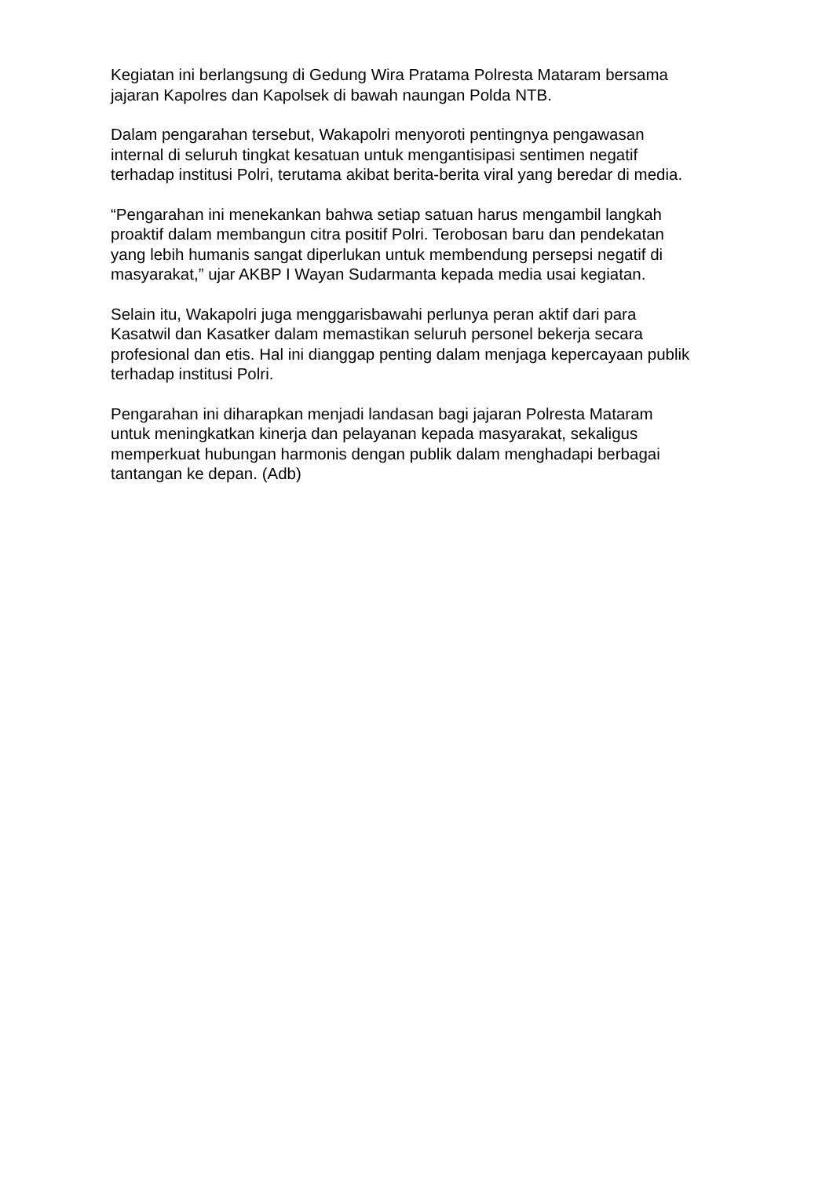Kegiatan ini berlangsung di Gedung Wira Pratama Polresta Mataram bersama
jajaran Kapolres dan Kapolsek di bawah naungan Polda NTB.
Dalam pengarahan tersebut, Wakapolri menyoroti pentingnya pengawasan
internal di seluruh tingkat kesatuan untuk mengantisipasi sentimen negatif
terhadap institusi Polri, terutama akibat berita-berita viral yang beredar di media.
“Pengarahan ini menekankan bahwa setiap satuan harus mengambil langkah
proaktif dalam membangun citra positif Polri. Terobosan baru dan pendekatan
yang lebih humanis sangat diperlukan untuk membendung persepsi negatif di
masyarakat,” ujar AKBP I Wayan Sudarmanta kepada media usai kegiatan.
Selain itu, Wakapolri juga menggarisbawahi perlunya peran aktif dari para
Kasatwil dan Kasatker dalam memastikan seluruh personel bekerja secara
profesional dan etis. Hal ini dianggap penting dalam menjaga kepercayaan publik
terhadap institusi Polri.
Pengarahan ini diharapkan menjadi landasan bagi jajaran Polresta Mataram
untuk meningkatkan kinerja dan pelayanan kepada masyarakat, sekaligus
memperkuat hubungan harmonis dengan publik dalam menghadapi berbagai
tantangan ke depan. (Adb)